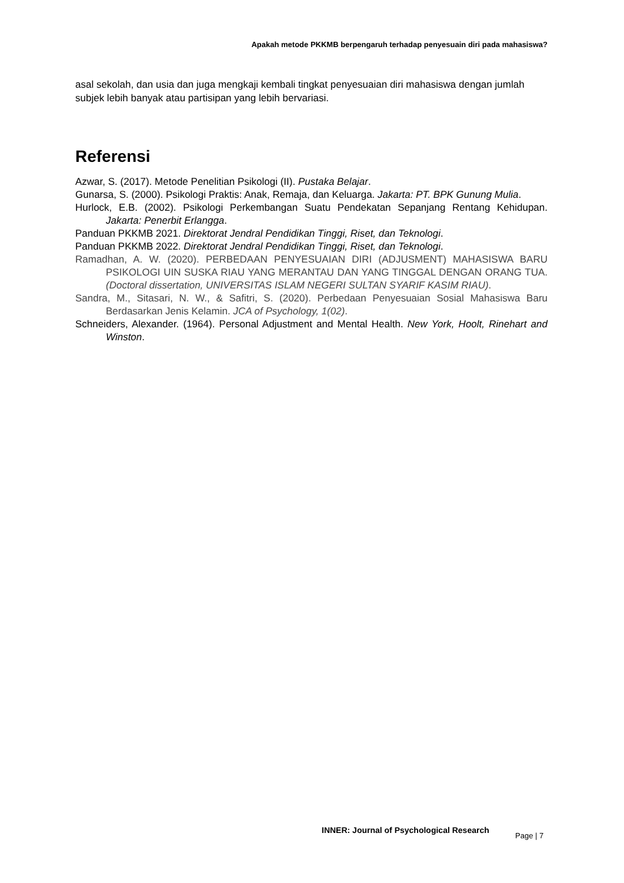Apakah metode PKKMB berpengaruh terhadap penyesuain diri pada mahasiswa?
asal sekolah, dan usia dan juga mengkaji kembali tingkat penyesuaian diri mahasiswa dengan jumlah subjek lebih banyak atau partisipan yang lebih bervariasi.
Referensi
Azwar, S. (2017). Metode Penelitian Psikologi (II). Pustaka Belajar.
Gunarsa, S. (2000). Psikologi Praktis: Anak, Remaja, dan Keluarga. Jakarta: PT. BPK Gunung Mulia.
Hurlock, E.B. (2002). Psikologi Perkembangan Suatu Pendekatan Sepanjang Rentang Kehidupan. Jakarta: Penerbit Erlangga.
Panduan PKKMB 2021. Direktorat Jendral Pendidikan Tinggi, Riset, dan Teknologi.
Panduan PKKMB 2022. Direktorat Jendral Pendidikan Tinggi, Riset, dan Teknologi.
Ramadhan, A. W. (2020). PERBEDAAN PENYESUAIAN DIRI (ADJUSMENT) MAHASISWA BARU PSIKOLOGI UIN SUSKA RIAU YANG MERANTAU DAN YANG TINGGAL DENGAN ORANG TUA. (Doctoral dissertation, UNIVERSITAS ISLAM NEGERI SULTAN SYARIF KASIM RIAU).
Sandra, M., Sitasari, N. W., & Safitri, S. (2020). Perbedaan Penyesuaian Sosial Mahasiswa Baru Berdasarkan Jenis Kelamin. JCA of Psychology, 1(02).
Schneiders, Alexander. (1964). Personal Adjustment and Mental Health. New York, Hoolt, Rinehart and Winston.
INNER: Journal of Psychological Research
Page | 7